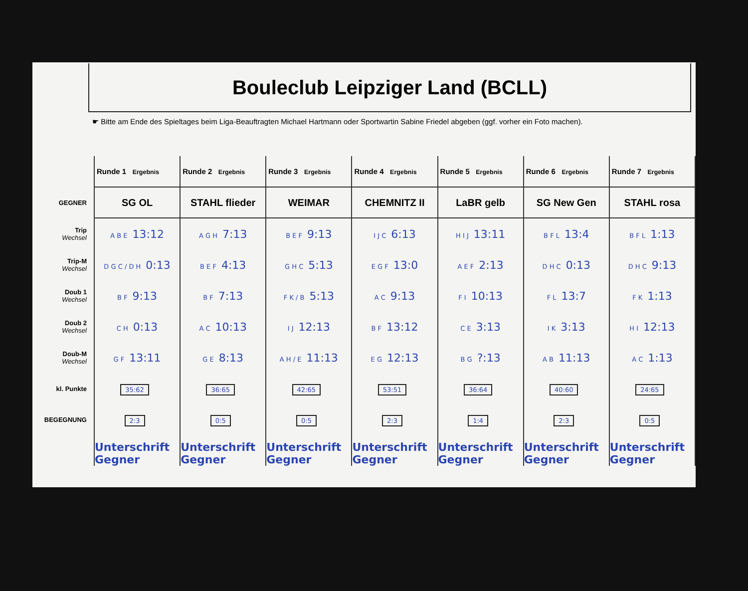Bouleclub Leipziger Land (BCLL)
☛ Bitte am Ende des Spieltages beim Liga-Beauftragten Michael Hartmann oder Sportwartin Sabine Friedel abgeben (ggf. vorher ein Foto machen).
| | Runde 1 Ergebnis | Runde 2 Ergebnis | Runde 3 Ergebnis | Runde 4 Ergebnis | Runde 5 Ergebnis | Runde 6 Ergebnis | Runde 7 Ergebnis |
| GEGNER | SG OL | STAHL flieder | WEIMAR | CHEMNITZ II | LaBR gelb | SG New Gen | STAHL rosa |
| Trip Wechsel | A B E 13:12 | A G H 7:13 | B E F 9:13 | I J C 6:13 | H I J 13:11 | B F L 13:4 | B F L 1:13 |
| Trip-M Wechsel | D G C / D H 0:13 | B E F 4:13 | G H C 5:13 | E G F 13:0 | A E F 2:13 | D H C 0:13 | D H C 9:13 |
| Doub 1 Wechsel | B F 9:13 | B F 7:13 | F K / B 5:13 | A C 9:13 | F I 10:13 | F L 13:7 | F K 1:13 |
| Doub 2 Wechsel | C H 0:13 | A C 10:13 | I J 12:13 | B F 13:12 | C E 3:13 | I K 3:13 | H I 12:13 |
| Doub-M Wechsel | G F 13:11 | G E 8:13 | A H / E 11:13 | E G 12:13 | B G ?:13 | A B 11:13 | A C 1:13 |
| kl. Punkte | 35:62 | 36:65 | 42:65 | 53:51 | 36:64 | 40:60 | 24:65 |
| BEGEGNUNG | 2:3 | 0:5 | 0:5 | 2:3 | 1:4 | 2:3 | 0:5 |
| | Unterschrift Gegner | Unterschrift Gegner | Unterschrift Gegner | Unterschrift Gegner | Unterschrift Gegner | Unterschrift Gegner | Unterschrift Gegner |